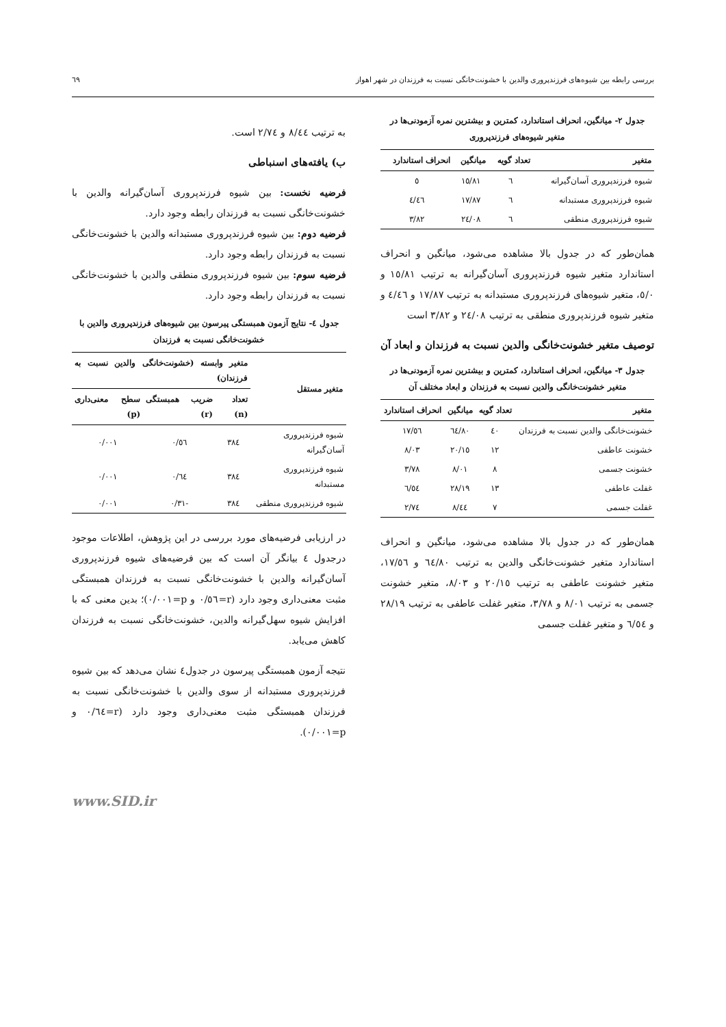بررسی رابطه بین شیوه‌های فرزندپروری والدین با خشونت‌خانگی نسبت به فرزندان در شهر اهواز ٦٩
جدول ٢- میانگین، انحراف استاندارد، کمترین و بیشترین نمره آزمودنی‌ها در متغیر شیوه‌های فرزندپروری
| متغیر | تعداد گویه | میانگین | انحراف استاندارد |
| --- | --- | --- | --- |
| شیوه فرزندپروری آسان‌گیرانه | ٦ | ١٥/٨١ | ٥ |
| شیوه فرزندپروری مستبدانه | ٦ | ١٧/٨٧ | ٤/٤٦ |
| شیوه فرزندپروری منطقی | ٦ | ٢٤/٠٨ | ٣/٨٢ |
همان‌طور که در جدول بالا مشاهده می‌شود، میانگین و انحراف استاندارد متغیر شیوه فرزندپروری آسان‌گیرانه به ترتیب ١٥/٨١ و ٥/٠، متغیر شیوه‌های فرزندپروری مستبدانه به ترتیب ١٧/٨٧ و ٤/٤٦ و متغیر شیوه فرزندپروری منطقی به ترتیب ٢٤/٠٨ و ٣/٨٢ است
توصیف متغیر خشونت‌خانگی والدین نسبت به فرزندان و ابعاد آن
جدول ٣- میانگین، انحراف استاندارد، کمترین و بیشترین نمره آزمودنی‌ها در متغیر خشونت‌خانگی والدین نسبت به فرزندان و ابعاد مختلف آن
| متغیر | تعداد گویه | میانگین | انحراف استاندارد |
| --- | --- | --- | --- |
| خشونت‌خانگی والدین نسبت به فرزندان | ٤٠ | ٦٤/٨٠ | ١٧/٥٦ |
| خشونت عاطفی | ١٢ | ٢٠/١٥ | ٨/٠٣ |
| خشونت جسمی | ٨ | ٨/٠١ | ٣/٧٨ |
| غفلت عاطفی | ١٣ | ٢٨/١٩ | ٦/٥٤ |
| غفلت جسمی | ٧ | ٨/٤٤ | ٢/٧٤ |
همان‌طور که در جدول بالا مشاهده می‌شود، میانگین و انحراف استاندارد متغیر خشونت‌خانگی والدین به ترتیب ٦٤/٨٠ و ١٧/٥٦، متغیر خشونت عاطفی به ترتیب ٢٠/١٥ و ٨/٠٣، متغیر خشونت جسمی به ترتیب ٨/٠١ و ٣/٧٨، متغیر غفلت عاطفی به ترتیب ٢٨/١٩ و ٦/٥٤ و متغیر غفلت جسمی
به ترتیب ٨/٤٤ و ٢/٧٤ است.
ب) یافته‌های اسنباطی
فرضیه نخست: بین شیوه فرزندپروری آسان‌گیرانه والدین با خشونت‌خانگی نسبت به فرزندان رابطه وجود دارد.
فرضیه دوم: بین شیوه فرزندپروری مستبدانه والدین با خشونت‌خانگی نسبت به فرزندان رابطه وجود دارد.
فرضیه سوم: بین شیوه فرزندپروری منطقی والدین با خشونت‌خانگی نسبت به فرزندان رابطه وجود دارد.
جدول ٤- نتایج آزمون همبستگی پیرسون بین شیوه‌های فرزندپروری والدین با خشونت‌خانگی نسبت به فرزندان
| متغیر مستقل | متغیر وابسته (خشونت‌خانگی والدین نسبت به فرزندان) | | |
| --- | --- | --- | --- |
| | تعداد (n) | ضریب همبستگی (r) | سطح معنی‌داری (p) |
| شیوه فرزندپروری آسان‌گیرانه | ٣٨٤ | ٠/٥٦ | ٠/٠٠١ |
| شیوه فرزندپروری مستبدانه | ٣٨٤ | ٠/٦٤ | ٠/٠٠١ |
| شیوه فرزندپروری منطقی | ٣٨٤ | -٠/٣١ | ٠/٠٠١ |
در ارزیابی فرضیه‌های مورد بررسی در این پژوهش، اطلاعات موجود درجدول ٤ بیانگر آن است که بین فرضیه‌های شیوه فرزندپروری آسان‌گیرانه والدین با خشونت‌خانگی نسبت به فرزندان همبستگی مثبت معنی‌داری وجود دارد (r=٠/٥٦ و p=٠/٠٠١)؛ بدین معنی که با افزایش شیوه سهل‌گیرانه والدین، خشونت‌خانگی نسبت به فرزندان کاهش می‌یابد.
نتیجه آزمون همبستگی پیرسون در جدول٤ نشان می‌دهد که بین شیوه فرزندپروری مستبدانه از سوی والدین با خشونت‌خانگی نسبت به فرزندان همبستگی مثبت معنی‌داری وجود دارد (r=٠/٦٤ و p=٠/٠٠١).
www.SID.ir